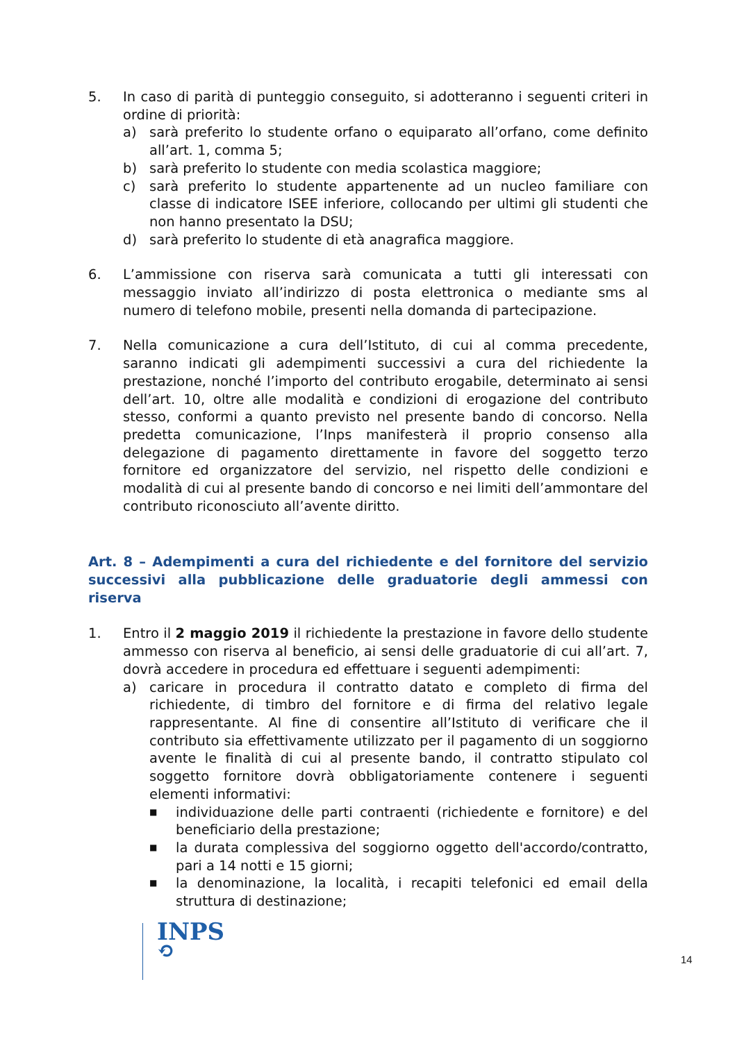5. In caso di parità di punteggio conseguito, si adotteranno i seguenti criteri in ordine di priorità:
a) sarà preferito lo studente orfano o equiparato all’orfano, come definito all’art. 1, comma 5;
b) sarà preferito lo studente con media scolastica maggiore;
c) sarà preferito lo studente appartenente ad un nucleo familiare con classe di indicatore ISEE inferiore, collocando per ultimi gli studenti che non hanno presentato la DSU;
d) sarà preferito lo studente di età anagrafica maggiore.
6. L’ammissione con riserva sarà comunicata a tutti gli interessati con messaggio inviato all’indirizzo di posta elettronica o mediante sms al numero di telefono mobile, presenti nella domanda di partecipazione.
7. Nella comunicazione a cura dell’Istituto, di cui al comma precedente, saranno indicati gli adempimenti successivi a cura del richiedente la prestazione, nonché l’importo del contributo erogabile, determinato ai sensi dell’art. 10, oltre alle modalità e condizioni di erogazione del contributo stesso, conformi a quanto previsto nel presente bando di concorso. Nella predetta comunicazione, l’Inps manifesterà il proprio consenso alla delegazione di pagamento direttamente in favore del soggetto terzo fornitore ed organizzatore del servizio, nel rispetto delle condizioni e modalità di cui al presente bando di concorso e nei limiti dell’ammontare del contributo riconosciuto all’avente diritto.
Art. 8 – Adempimenti a cura del richiedente e del fornitore del servizio successivi alla pubblicazione delle graduatorie degli ammessi con riserva
1. Entro il 2 maggio 2019 il richiedente la prestazione in favore dello studente ammesso con riserva al beneficio, ai sensi delle graduatorie di cui all’art. 7, dovrà accedere in procedura ed effettuare i seguenti adempimenti:
a) caricare in procedura il contratto datato e completo di firma del richiedente, di timbro del fornitore e di firma del relativo legale rappresentante. Al fine di consentire all’Istituto di verificare che il contributo sia effettivamente utilizzato per il pagamento di un soggiorno avente le finalità di cui al presente bando, il contratto stipulato col soggetto fornitore dovrà obbligatoriamente contenere i seguenti elementi informativi:
■
individuazione delle parti contraenti (richiedente e fornitore) e del beneficiario della prestazione;
■
la durata complessiva del soggiorno oggetto dell'accordo/contratto, pari a 14 notti e 15 giorni;
■
la denominazione, la località, i recapiti telefonici ed email della struttura di destinazione;
INPS
⟲
14